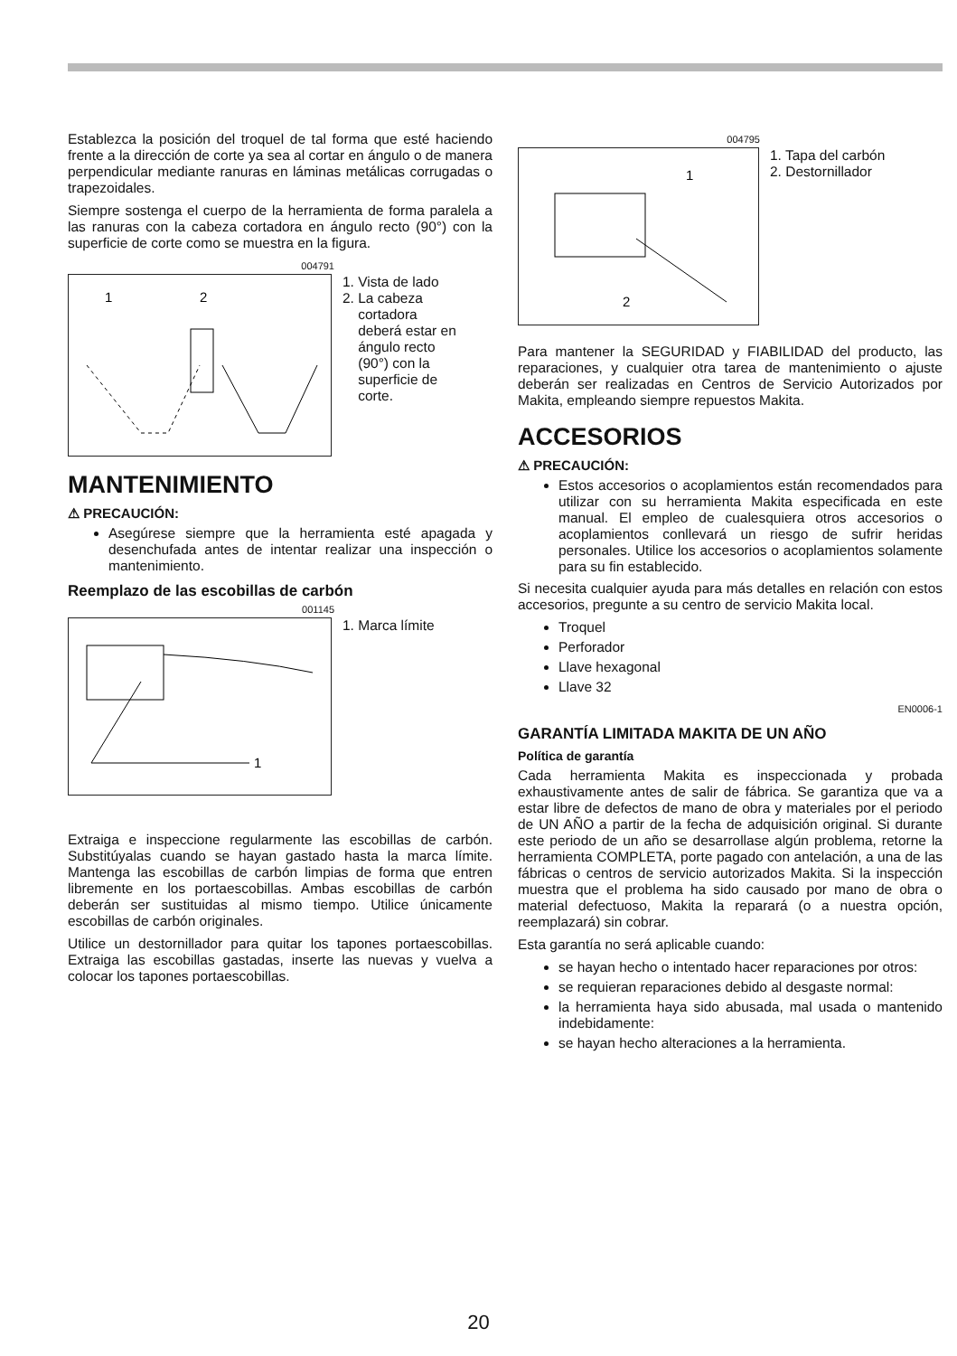Establezca la posición del troquel de tal forma que esté haciendo frente a la dirección de corte ya sea al cortar en ángulo o de manera perpendicular mediante ranuras en láminas metálicas corrugadas o trapezoidales.
Siempre sostenga el cuerpo de la herramienta de forma paralela a las ranuras con la cabeza cortadora en ángulo recto (90°) con la superficie de corte como se muestra en la figura.
004791
1
2
1. Vista de lado
2. La cabeza
cortadora
deberá estar en
ángulo recto
(90°) con la
superficie de
corte.
MANTENIMIENTO
⚠ PRECAUCIÓN:
Asegúrese siempre que la herramienta esté apagada y desenchufada antes de intentar realizar una inspección o mantenimiento.
Reemplazo de las escobillas de carbón
001145
1
1. Marca límite
Extraiga e inspeccione regularmente las escobillas de carbón. Substitúyalas cuando se hayan gastado hasta la marca límite. Mantenga las escobillas de carbón limpias de forma que entren libremente en los portaescobillas. Ambas escobillas de carbón deberán ser sustituidas al mismo tiempo. Utilice únicamente escobillas de carbón originales.
Utilice un destornillador para quitar los tapones portaescobillas. Extraiga las escobillas gastadas, inserte las nuevas y vuelva a colocar los tapones portaescobillas.
004795
1
2
1. Tapa del carbón
2. Destornillador
Para mantener la SEGURIDAD y FIABILIDAD del producto, las reparaciones, y cualquier otra tarea de mantenimiento o ajuste deberán ser realizadas en Centros de Servicio Autorizados por Makita, empleando siempre repuestos Makita.
ACCESORIOS
⚠ PRECAUCIÓN:
Estos accesorios o acoplamientos están recomendados para utilizar con su herramienta Makita especificada en este manual. El empleo de cualesquiera otros accesorios o acoplamientos conllevará un riesgo de sufrir heridas personales. Utilice los accesorios o acoplamientos solamente para su fin establecido.
Si necesita cualquier ayuda para más detalles en relación con estos accesorios, pregunte a su centro de servicio Makita local.
Troquel
Perforador
Llave hexagonal
Llave 32
EN0006-1
GARANTÍA LIMITADA MAKITA DE UN AÑO
Política de garantía
Cada herramienta Makita es inspeccionada y probada exhaustivamente antes de salir de fábrica. Se garantiza que va a estar libre de defectos de mano de obra y materiales por el periodo de UN AÑO a partir de la fecha de adquisición original. Si durante este periodo de un año se desarrollase algún problema, retorne la herramienta COMPLETA, porte pagado con antelación, a una de las fábricas o centros de servicio autorizados Makita. Si la inspección muestra que el problema ha sido causado por mano de obra o material defectuoso, Makita la reparará (o a nuestra opción, reemplazará) sin cobrar.
Esta garantía no será aplicable cuando:
se hayan hecho o intentado hacer reparaciones por otros:
se requieran reparaciones debido al desgaste normal:
la herramienta haya sido abusada, mal usada o mantenido indebidamente:
se hayan hecho alteraciones a la herramienta.
20